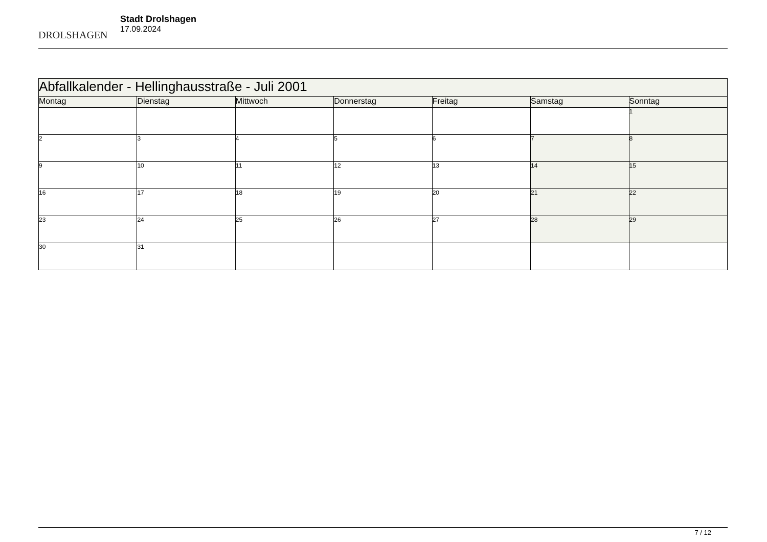DROLSHAGEN
Stadt Drolshagen
17.09.2024
| Abfallkalender - Hellinghausstraße - Juli 2001 | | | | | | |
| Montag | Dienstag | Mittwoch | Donnerstag | Freitag | Samstag | Sonntag |
| | | | | | | 1 |
| 2 | 3 | 4 | 5 | 6 | 7 | 8 |
| 9 | 10 | 11 | 12 | 13 | 14 | 15 |
| 16 | 17 | 18 | 19 | 20 | 21 | 22 |
| 23 | 24 | 25 | 26 | 27 | 28 | 29 |
| 30 | 31 | | | | | |
7 / 12